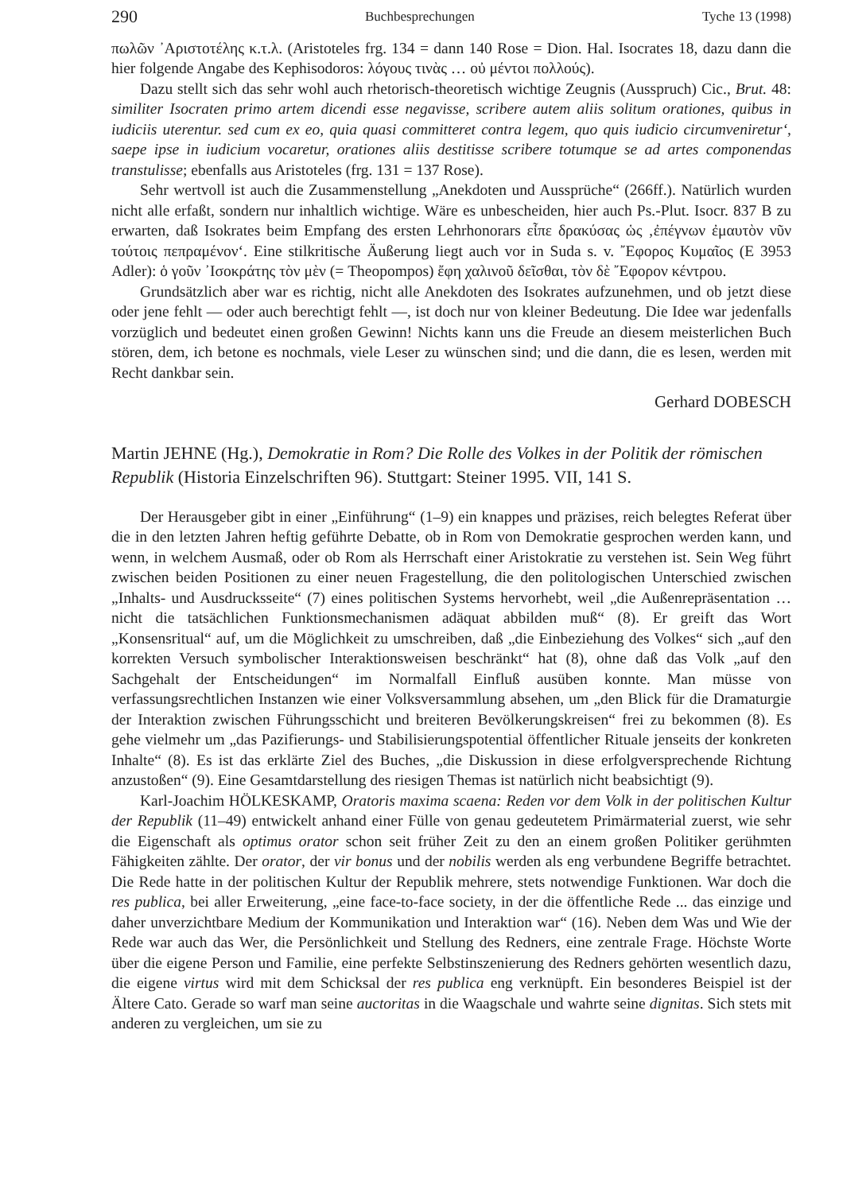290 Buchbesprechungen Tyche 13 (1998)
πωλῶν ᾿Αριστοτέλης κ.τ.λ. (Aristoteles frg. 134 = dann 140 Rose = Dion. Hal. Isocrates 18, dazu dann die hier folgende Angabe des Kephisodoros: λόγους τινὰς … οὐ μέντοι πολλούς).
Dazu stellt sich das sehr wohl auch rhetorisch-theoretisch wichtige Zeugnis (Ausspruch) Cic., Brut. 48: similiter Isocraten primo artem dicendi esse negavisse, scribere autem aliis solitum orationes, quibus in iudiciis uterentur. sed cum ex eo, quia quasi committeret contra legem, quo quis iudicio circumveniretur‘, saepe ipse in iudicium vocaretur, orationes aliis destitisse scribere totumque se ad artes componendas transtulisse; ebenfalls aus Aristoteles (frg. 131 = 137 Rose).
Sehr wertvoll ist auch die Zusammenstellung „Anekdoten und Aussprüche“ (266ff.). Natürlich wurden nicht alle erfaßt, sondern nur inhaltlich wichtige. Wäre es unbescheiden, hier auch Ps.-Plut. Isocr. 837 B zu erwarten, daß Isokrates beim Empfang des ersten Lehrhonorars εἶπε δρακύσας ὡς ‚ἐπέγνων ἐμαυτὸν νῦν τούτοις πεπραμένον‘. Eine stilkritische Äußerung liegt auch vor in Suda s. v. ῎Εφορος Κυμαῖος (E 3953 Adler): ὁ γοῦν ᾿Ισοκράτης τὸν μὲν (= Theopompos) ἔφη χαλινοῦ δεῖσθαι, τὸν δὲ ῎Εφορον κέντρου.
Grundsätzlich aber war es richtig, nicht alle Anekdoten des Isokrates aufzunehmen, und ob jetzt diese oder jene fehlt — oder auch berechtigt fehlt —, ist doch nur von kleiner Bedeutung. Die Idee war jedenfalls vorzüglich und bedeutet einen großen Gewinn! Nichts kann uns die Freude an diesem meisterlichen Buch stören, dem, ich betone es nochmals, viele Leser zu wünschen sind; und die dann, die es lesen, werden mit Recht dankbar sein.
Gerhard DOBESCH
Martin JEHNE (Hg.), Demokratie in Rom? Die Rolle des Volkes in der Politik der römischen Republik (Historia Einzelschriften 96). Stuttgart: Steiner 1995. VII, 141 S.
Der Herausgeber gibt in einer „Einführung“ (1–9) ein knappes und präzises, reich belegtes Referat über die in den letzten Jahren heftig geführte Debatte, ob in Rom von Demokratie gesprochen werden kann, und wenn, in welchem Ausmaß, oder ob Rom als Herrschaft einer Aristokratie zu verstehen ist. Sein Weg führt zwischen beiden Positionen zu einer neuen Fragestellung, die den politologischen Unterschied zwischen „Inhalts- und Ausdrucksseite“ (7) eines politischen Systems hervorhebt, weil „die Außenrepräsentation … nicht die tatsächlichen Funktionsmechanismen adäquat abbilden muß“ (8). Er greift das Wort „Konsensritual“ auf, um die Möglichkeit zu umschreiben, daß „die Einbeziehung des Volkes“ sich „auf den korrekten Versuch symbolischer Interaktionsweisen beschränkt“ hat (8), ohne daß das Volk „auf den Sachgehalt der Entscheidungen“ im Normalfall Einfluß ausüben konnte. Man müsse von verfassungsrechtlichen Instanzen wie einer Volksversammlung absehen, um „den Blick für die Dramaturgie der Interaktion zwischen Führungsschicht und breiteren Bevölkerungskreisen“ frei zu bekommen (8). Es gehe vielmehr um „das Pazifierungs- und Stabilisierungspotential öffentlicher Rituale jenseits der konkreten Inhalte“ (8). Es ist das erklärte Ziel des Buches, „die Diskussion in diese erfolgversprechende Richtung anzustoßen“ (9). Eine Gesamtdarstellung des riesigen Themas ist natürlich nicht beabsichtigt (9).
Karl-Joachim HÖLKESKAMP, Oratoris maxima scaena: Reden vor dem Volk in der politischen Kultur der Republik (11–49) entwickelt anhand einer Fülle von genau gedeutetem Primärmaterial zuerst, wie sehr die Eigenschaft als optimus orator schon seit früher Zeit zu den an einem großen Politiker gerühmten Fähigkeiten zählte. Der orator, der vir bonus und der nobilis werden als eng verbundene Begriffe betrachtet. Die Rede hatte in der politischen Kultur der Republik mehrere, stets notwendige Funktionen. War doch die res publica, bei aller Erweiterung, „eine face-to-face society, in der die öffentliche Rede ... das einzige und daher unverzichtbare Medium der Kommunikation und Interaktion war“ (16). Neben dem Was und Wie der Rede war auch das Wer, die Persönlichkeit und Stellung des Redners, eine zentrale Frage. Höchste Worte über die eigene Person und Familie, eine perfekte Selbstinszenierung des Redners gehörten wesentlich dazu, die eigene virtus wird mit dem Schicksal der res publica eng verknüpft. Ein besonderes Beispiel ist der Ältere Cato. Gerade so warf man seine auctoritas in die Waagschale und wahrte seine dignitas. Sich stets mit anderen zu vergleichen, um sie zu